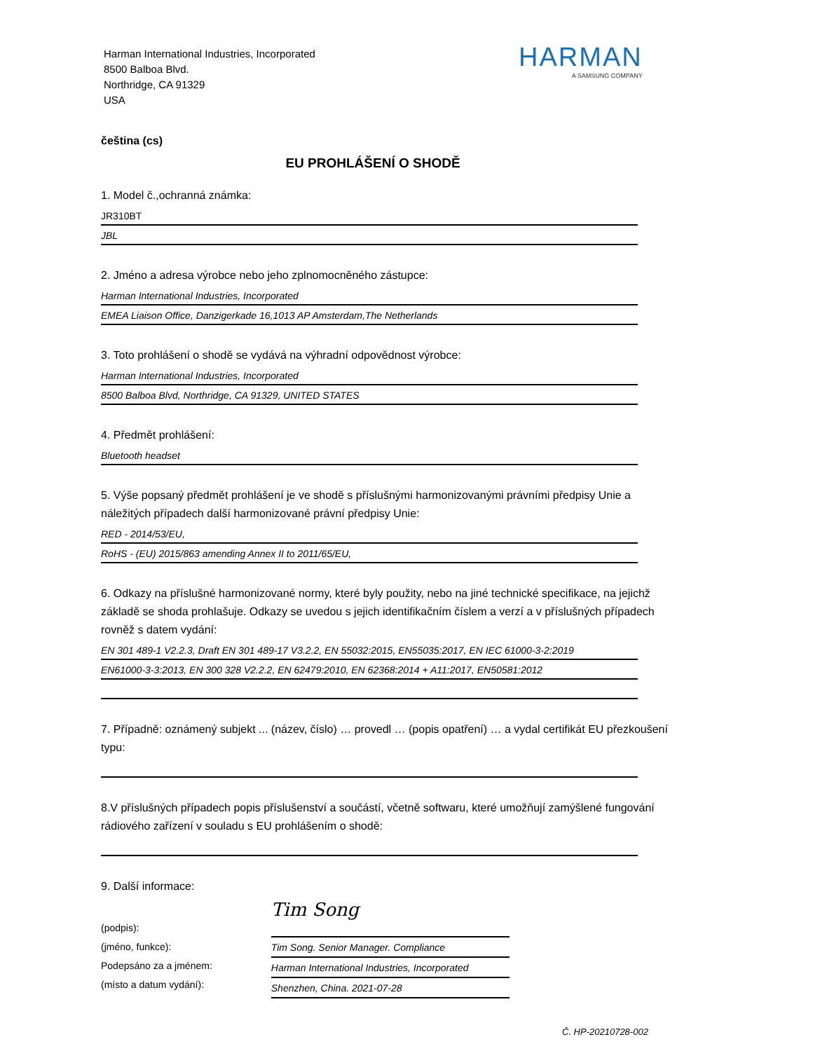Harman International Industries, Incorporated
8500 Balboa Blvd.
Northridge, CA 91329
USA
HARMAN
A SAMSUNG COMPANY
čeština (cs)
EU PROHLÁŠENÍ O SHODĚ
1. Model č.,ochranná známka:
JR310BT
JBL
2. Jméno a adresa výrobce nebo jeho zplnomocněného zástupce:
Harman International Industries, Incorporated
EMEA Liaison Office, Danzigerkade 16,1013 AP Amsterdam,The Netherlands
3. Toto prohlášení o shodě se vydává na výhradní odpovědnost výrobce:
Harman International Industries, Incorporated
8500 Balboa Blvd, Northridge, CA 91329, UNITED STATES
4. Předmět prohlášení:
Bluetooth headset
5. Výše popsaný předmět prohlášení je ve shodě s příslušnými harmonizovanými právními předpisy Unie a náležitých případech další harmonizované právní předpisy Unie:
RED - 2014/53/EU,
RoHS - (EU) 2015/863 amending Annex II to 2011/65/EU,
6. Odkazy na příslušné harmonizované normy, které byly použity, nebo na jiné technické specifikace, na jejichž základě se shoda prohlašuje. Odkazy se uvedou s jejich identifikačním číslem a verzí a v příslušných případech rovněž s datem vydání:
EN 301 489-1 V2.2.3, Draft EN 301 489-17 V3.2.2, EN 55032:2015, EN55035:2017, EN IEC 61000-3-2:2019
EN61000-3-3:2013, EN 300 328 V2.2.2, EN 62479:2010, EN 62368:2014 + A11:2017, EN50581:2012
7. Případně: oznámený subjekt ... (název, číslo) … provedl … (popis opatření) … a vydal certifikát EU přezkoušení typu:
8.V příslušných případech popis příslušenství a součástí, včetně softwaru, které umožňují zamýšlené fungování rádiového zařízení v souladu s EU prohlášením o shodě:
9. Další informace:
(podpis):
(jméno, funkce):
Podepsáno za a jménem:
(místo a datum vydání):
Tim Song
Tim Song. Senior Manager. Compliance
Harman International Industries, Incorporated
Shenzhen, China. 2021-07-28
Č. HP-20210728-002